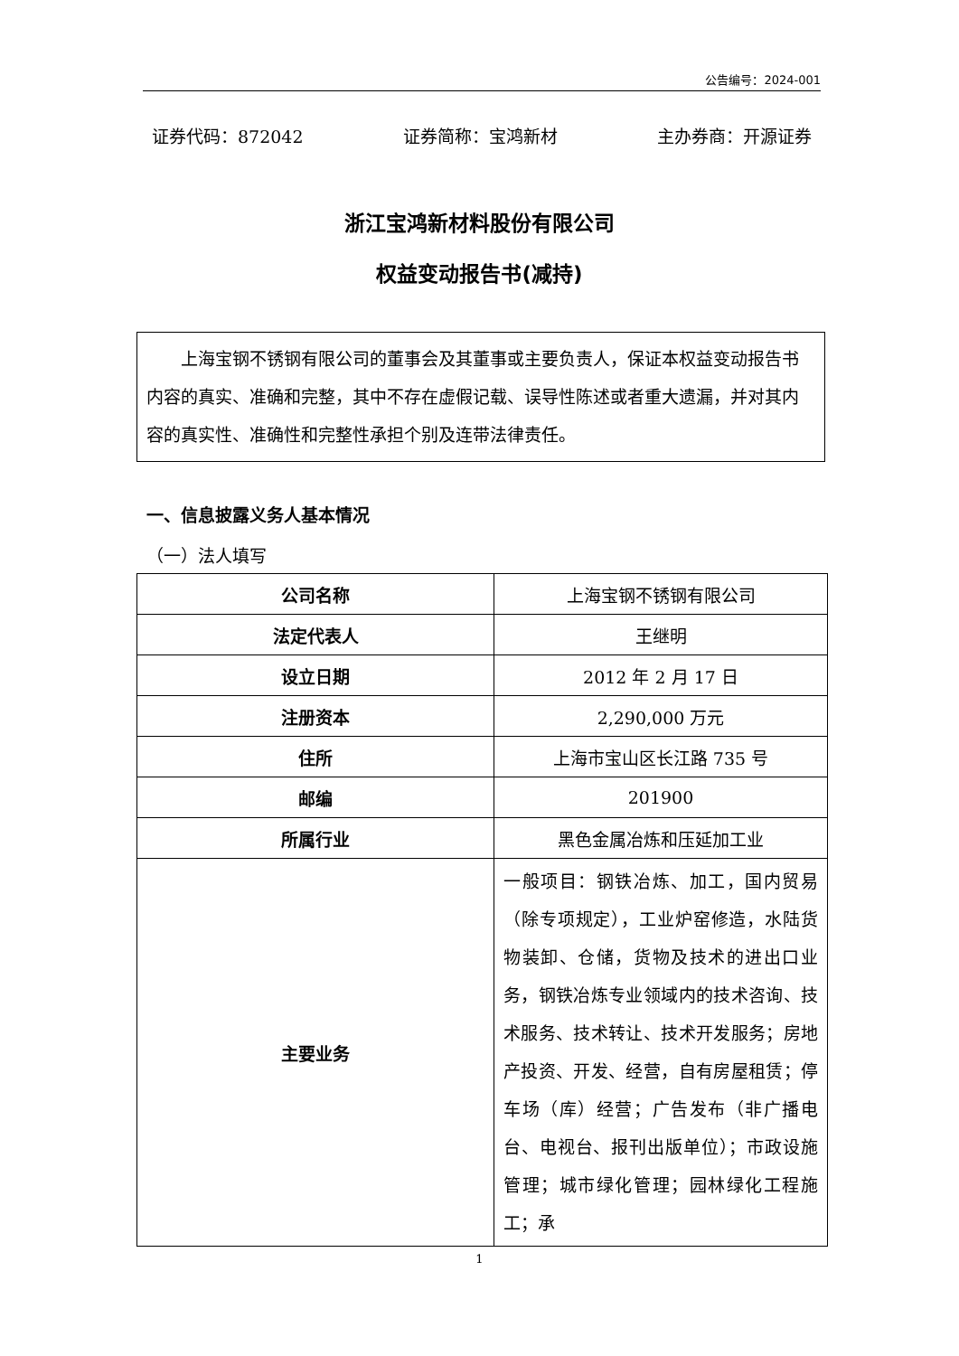公告编号：2024-001
证券代码：872042 证券简称：宝鸿新材 主办券商：开源证券
浙江宝鸿新材料股份有限公司
权益变动报告书(减持)
上海宝钢不锈钢有限公司的董事会及其董事或主要负责人，保证本权益变动报告书内容的真实、准确和完整，其中不存在虚假记载、误导性陈述或者重大遗漏，并对其内容的真实性、准确性和完整性承担个别及连带法律责任。
一、信息披露义务人基本情况
（一）法人填写
| 公司名称 | 上海宝钢不锈钢有限公司 |
| 法定代表人 | 王继明 |
| 设立日期 | 2012 年 2 月 17 日 |
| 注册资本 | 2,290,000 万元 |
| 住所 | 上海市宝山区长江路 735 号 |
| 邮编 | 201900 |
| 所属行业 | 黑色金属冶炼和压延加工业 |
| 主要业务 | 一般项目：钢铁冶炼、加工，国内贸易（除专项规定），工业炉窑修造，水陆货物装卸、仓储，货物及技术的进出口业务，钢铁冶炼专业领域内的技术咨询、技术服务、技术转让、技术开发服务；房地产投资、开发、经营，自有房屋租赁；停车场（库）经营；广告发布（非广播电台、电视台、报刊出版单位）；市政设施管理；城市绿化管理；园林绿化工程施工；承 |
1